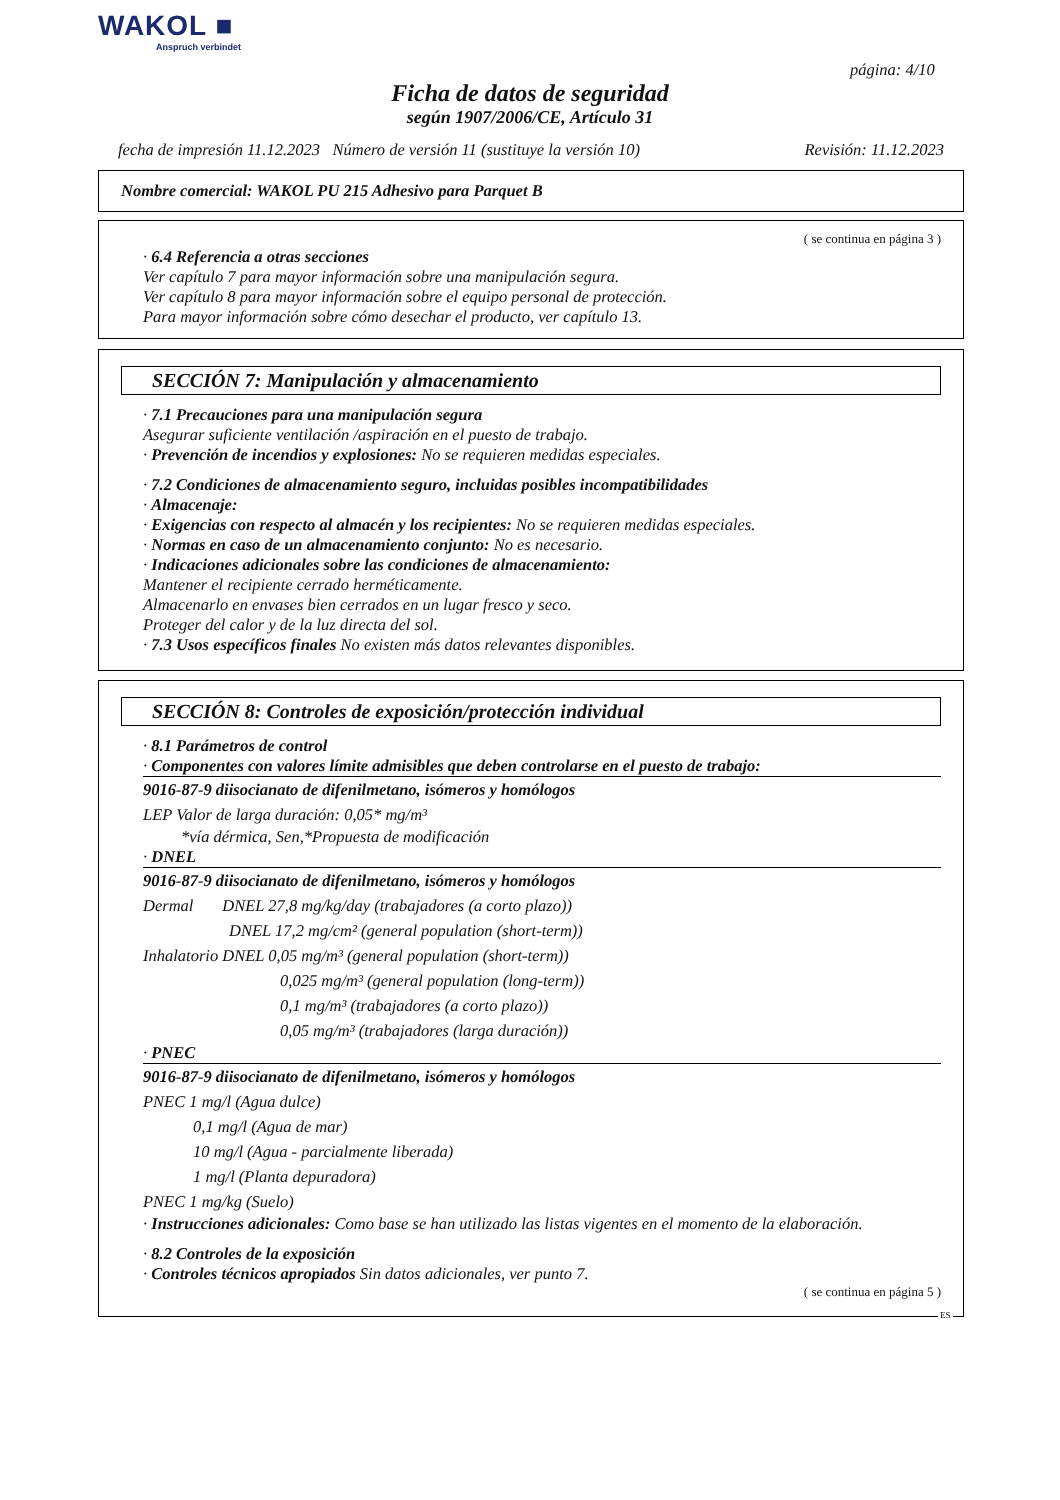WAKOL ■
Anspruch verbindet
página: 4/10
Ficha de datos de seguridad
según 1907/2006/CE, Artículo 31
fecha de impresión 11.12.2023 Número de versión 11 (sustituye la versión 10) Revisión: 11.12.2023
Nombre comercial: WAKOL PU 215 Adhesivo para Parquet B
( se continua en página 3 )
· 6.4 Referencia a otras secciones
Ver capítulo 7 para mayor información sobre una manipulación segura.
Ver capítulo 8 para mayor información sobre el equipo personal de protección.
Para mayor información sobre cómo desechar el producto, ver capítulo 13.
SECCIÓN 7: Manipulación y almacenamiento
· 7.1 Precauciones para una manipulación segura
Asegurar suficiente ventilación /aspiración en el puesto de trabajo.
· Prevención de incendios y explosiones: No se requieren medidas especiales.
· 7.2 Condiciones de almacenamiento seguro, incluidas posibles incompatibilidades
· Almacenaje:
· Exigencias con respecto al almacén y los recipientes: No se requieren medidas especiales.
· Normas en caso de un almacenamiento conjunto: No es necesario.
· Indicaciones adicionales sobre las condiciones de almacenamiento:
Mantener el recipiente cerrado herméticamente.
Almacenarlo en envases bien cerrados en un lugar fresco y seco.
Proteger del calor y de la luz directa del sol.
· 7.3 Usos específicos finales No existen más datos relevantes disponibles.
SECCIÓN 8: Controles de exposición/protección individual
· 8.1 Parámetros de control
· Componentes con valores límite admisibles que deben controlarse en el puesto de trabajo:
9016-87-9 diisocianato de difenilmetano, isómeros y homólogos
LEP Valor de larga duración: 0,05* mg/m³
*vía dérmica, Sen,*Propuesta de modificación
· DNEL
9016-87-9 diisocianato de difenilmetano, isómeros y homólogos
Dermal DNEL 27,8 mg/kg/day (trabajadores (a corto plazo))
DNEL 17,2 mg/cm² (general population (short-term))
Inhalatorio DNEL 0,05 mg/m³ (general population (short-term))
0,025 mg/m³ (general population (long-term))
0,1 mg/m³ (trabajadores (a corto plazo))
0,05 mg/m³ (trabajadores (larga duración))
· PNEC
9016-87-9 diisocianato de difenilmetano, isómeros y homólogos
PNEC 1 mg/l (Agua dulce)
0,1 mg/l (Agua de mar)
10 mg/l (Agua - parcialmente liberada)
1 mg/l (Planta depuradora)
PNEC 1 mg/kg (Suelo)
· Instrucciones adicionales: Como base se han utilizado las listas vigentes en el momento de la elaboración.
· 8.2 Controles de la exposición
· Controles técnicos apropiados Sin datos adicionales, ver punto 7.
( se continua en página 5 )
ES